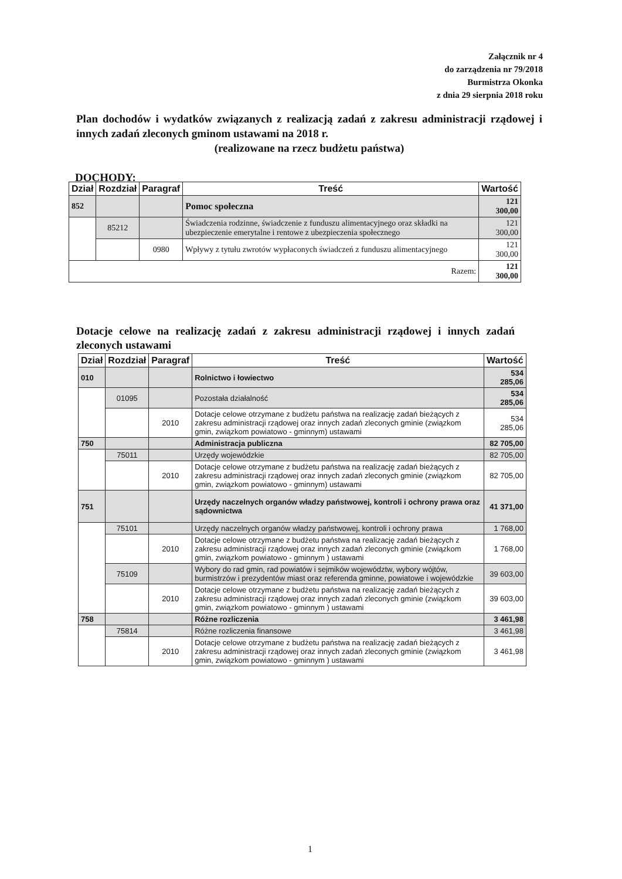Załącznik nr 4
do zarządzenia nr 79/2018
Burmistrza Okonka
z dnia 29 sierpnia 2018 roku
Plan dochodów i wydatków związanych z realizacją zadań z zakresu administracji rządowej i innych zadań zleconych gminom ustawami na 2018 r.
(realizowane na rzecz budżetu państwa)
DOCHODY:
| Dział | Rozdział | Paragraf | Treść | Wartość |
| --- | --- | --- | --- | --- |
| 852 | | | Pomoc społeczna | 121 300,00 |
| | 85212 | | Świadczenia rodzinne, świadczenie z funduszu alimentacyjnego oraz składki na ubezpieczenie emerytalne i rentowe z ubezpieczenia społecznego | 121 300,00 |
| | | 0980 | Wpływy z tytułu zwrotów wypłaconych świadczeń z funduszu alimentacyjnego | 121 300,00 |
| Razem: | | | | 121 300,00 |
Dotacje celowe na realizację zadań z zakresu administracji rządowej i innych zadań zleconych ustawami
| Dział | Rozdział | Paragraf | Treść | Wartość |
| --- | --- | --- | --- | --- |
| 010 | | | Rolnictwo i łowiectwo | 534 285,06 |
| | 01095 | | Pozostała działalność | 534 285,06 |
| | | 2010 | Dotacje celowe otrzymane z budżetu państwa na realizację zadań bieżących z zakresu administracji rządowej oraz innych zadań zleconych gminie (związkom gmin, związkom powiatowo - gminnym) ustawami | 534 285,06 |
| 750 | | | Administracja publiczna | 82 705,00 |
| | 75011 | | Urzędy wojewódzkie | 82 705,00 |
| | | 2010 | Dotacje celowe otrzymane z budżetu państwa na realizację zadań bieżących z zakresu administracji rządowej oraz innych zadań zleconych gminie (związkom gmin, związkom powiatowo - gminnym) ustawami | 82 705,00 |
| 751 | | | Urzędy naczelnych organów władzy państwowej, kontroli i ochrony prawa oraz sądownictwa | 41 371,00 |
| | 75101 | | Urzędy naczelnych organów władzy państwowej, kontroli i ochrony prawa | 1 768,00 |
| | | 2010 | Dotacje celowe otrzymane z budżetu państwa na realizację zadań bieżących z zakresu administracji rządowej oraz innych zadań zleconych gminie (związkom gmin, związkom powiatowo - gminnym ) ustawami | 1 768,00 |
| | 75109 | | Wybory do rad gmin, rad powiatów i sejmików województw, wybory wójtów, burmistrzów i prezydentów miast oraz referenda gminne, powiatowe i wojewódzkie | 39 603,00 |
| | | 2010 | Dotacje celowe otrzymane z budżetu państwa na realizację zadań bieżących z zakresu administracji rządowej oraz innych zadań zleconych gminie (związkom gmin, związkom powiatowo - gminnym ) ustawami | 39 603,00 |
| 758 | | | Różne rozliczenia | 3 461,98 |
| | 75814 | | Różne rozliczenia finansowe | 3 461,98 |
| | | 2010 | Dotacje celowe otrzymane z budżetu państwa na realizację zadań bieżących z zakresu administracji rządowej oraz innych zadań zleconych gminie (związkom gmin, związkom powiatowo - gminnym ) ustawami | 3 461,98 |
1